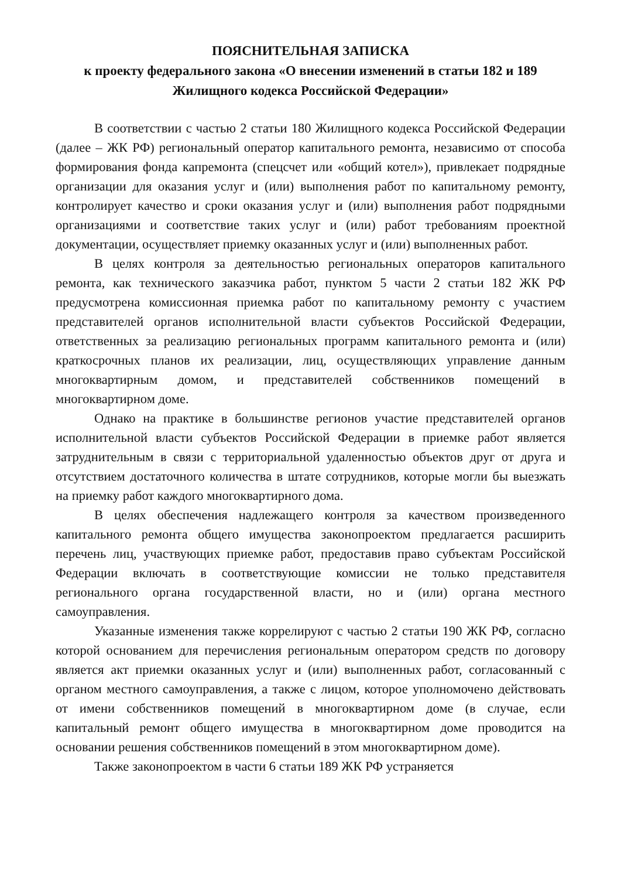ПОЯСНИТЕЛЬНАЯ ЗАПИСКА
к проекту федерального закона «О внесении изменений в статьи 182 и 189
Жилищного кодекса Российской Федерации»
В соответствии с частью 2 статьи 180 Жилищного кодекса Российской Федерации (далее – ЖК РФ) региональный оператор капитального ремонта, независимо от способа формирования фонда капремонта (спецсчет или «общий котел»), привлекает подрядные организации для оказания услуг и (или) выполнения работ по капитальному ремонту, контролирует качество и сроки оказания услуг и (или) выполнения работ подрядными организациями и соответствие таких услуг и (или) работ требованиям проектной документации, осуществляет приемку оказанных услуг и (или) выполненных работ.
В целях контроля за деятельностью региональных операторов капитального ремонта, как технического заказчика работ, пунктом 5 части 2 статьи 182 ЖК РФ предусмотрена комиссионная приемка работ по капитальному ремонту с участием представителей органов исполнительной власти субъектов Российской Федерации, ответственных за реализацию региональных программ капитального ремонта и (или) краткосрочных планов их реализации, лиц, осуществляющих управление данным многоквартирным домом, и представителей собственников помещений в многоквартирном доме.
Однако на практике в большинстве регионов участие представителей органов исполнительной власти субъектов Российской Федерации в приемке работ является затруднительным в связи с территориальной удаленностью объектов друг от друга и отсутствием достаточного количества в штате сотрудников, которые могли бы выезжать на приемку работ каждого многоквартирного дома.
В целях обеспечения надлежащего контроля за качеством произведенного капитального ремонта общего имущества законопроектом предлагается расширить перечень лиц, участвующих приемке работ, предоставив право субъектам Российской Федерации включать в соответствующие комиссии не только представителя регионального органа государственной власти, но и (или) органа местного самоуправления.
Указанные изменения также коррелируют с частью 2 статьи 190 ЖК РФ, согласно которой основанием для перечисления региональным оператором средств по договору является акт приемки оказанных услуг и (или) выполненных работ, согласованный с органом местного самоуправления, а также с лицом, которое уполномочено действовать от имени собственников помещений в многоквартирном доме (в случае, если капитальный ремонт общего имущества в многоквартирном доме проводится на основании решения собственников помещений в этом многоквартирном доме).
Также законопроектом в части 6 статьи 189 ЖК РФ устраняется